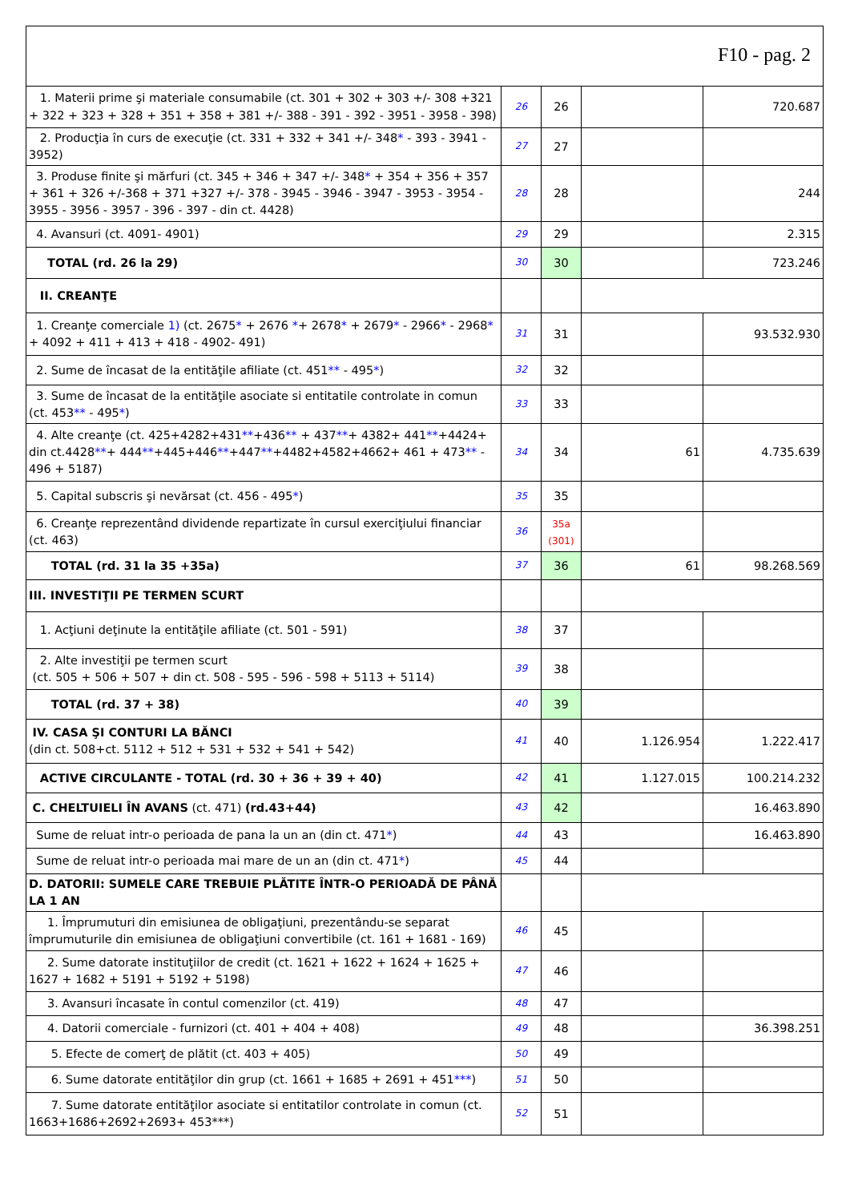F10 - pag. 2
| 1. Materii prime şi materiale consumabile (ct. 301 + 302 + 303 +/- 308 +321 + 322 + 323 + 328 + 351 + 358 + 381 +/- 388 - 391 - 392 - 3951 - 3958 - 398) | 26 | 26 | | 720.687 |
| 2. Producţia în curs de execuţie (ct. 331 + 332 + 341 +/- 348 * - 393 - 3941 - 3952) | 27 | 27 | | |
| 3. Produse finite şi mărfuri (ct. 345 + 346 + 347 +/- 348 * + 354 + 356 + 357 + 361 + 326 +/-368 + 371 +327 +/- 378 - 3945 - 3946 - 3947 - 3953 - 3954 - 3955 - 3956 - 3957 - 396 - 397 - din ct. 4428) | 28 | 28 | | 244 |
| 4. Avansuri (ct. 4091- 4901) | 29 | 29 | | 2.315 |
| TOTAL (rd. 26 la 29) | 30 | 30 | | 723.246 |
| II. CREANŢE | | | | |
| 1. Creanţe comerciale 1) (ct. 2675 * + 2676 * + 2678 * + 2679 * - 2966 * - 2968 * + 4092 + 411 + 413 + 418 - 4902- 491) | 31 | 31 | | 93.532.930 |
| 2. Sume de încasat de la entităţile afiliate (ct. 451 ** - 495 * ) | 32 | 32 | | |
| 3. Sume de încasat de la entităţile asociate si entitatile controlate in comun (ct. 453 ** - 495 * ) | 33 | 33 | | |
| 4. Alte creanţe (ct. 425+4282+431 ** +436 ** + 437 ** + 4382+ 441 ** +4424+ din ct.4428 ** + 444 ** +445+446 ** +447 ** +4482+4582+4662+ 461 + 473 ** - 496 + 5187) | 34 | 34 | 61 | 4.735.639 |
| 5. Capital subscris şi nevărsat (ct. 456 - 495 * ) | 35 | 35 | | |
| 6. Creanţe reprezentând dividende repartizate în cursul exerciţiului financiar (ct. 463) | 36 | 35a (301) | | |
| TOTAL (rd. 31 la 35 +35a) | 37 | 36 | 61 | 98.268.569 |
| III. INVESTIŢII PE TERMEN SCURT | | | | |
| 1. Acţiuni deţinute la entităţile afiliate (ct. 501 - 591) | 38 | 37 | | |
| 2. Alte investiţii pe termen scurt (ct. 505 + 506 + 507 + din ct. 508 - 595 - 596 - 598 + 5113 + 5114) | 39 | 38 | | |
| TOTAL (rd. 37 + 38) | 40 | 39 | | |
| IV. CASA ŞI CONTURI LA BĂNCI (din ct. 508+ct. 5112 + 512 + 531 + 532 + 541 + 542) | 41 | 40 | 1.126.954 | 1.222.417 |
| ACTIVE CIRCULANTE - TOTAL (rd. 30 + 36 + 39 + 40) | 42 | 41 | 1.127.015 | 100.214.232 |
| C. CHELTUIELI ÎN AVANS (ct. 471) (rd.43+44) | 43 | 42 | | 16.463.890 |
| Sume de reluat intr-o perioada de pana la un an (din ct. 471 * ) | 44 | 43 | | 16.463.890 |
| Sume de reluat intr-o perioada mai mare de un an (din ct. 471 * ) | 45 | 44 | | |
| D. DATORII: SUMELE CARE TREBUIE PLĂTITE ÎNTR-O PERIOADĂ DE PÂNĂ LA 1 AN | | | | |
| 1. Împrumuturi din emisiunea de obligaţiuni, prezentându-se separat împrumuturile din emisiunea de obligaţiuni convertibile (ct. 161 + 1681 - 169) | 46 | 45 | | |
| 2. Sume datorate instituţiilor de credit (ct. 1621 + 1622 + 1624 + 1625 + 1627 + 1682 + 5191 + 5192 + 5198) | 47 | 46 | | |
| 3. Avansuri încasate în contul comenzilor (ct. 419) | 48 | 47 | | |
| 4. Datorii comerciale - furnizori (ct. 401 + 404 + 408) | 49 | 48 | | 36.398.251 |
| 5. Efecte de comerţ de plătit (ct. 403 + 405) | 50 | 49 | | |
| 6. Sume datorate entităţilor din grup (ct. 1661 + 1685 + 2691 + 451 *** ) | 51 | 50 | | |
| 7. Sume datorate entităţilor asociate si entitatilor controlate in comun (ct. 1663+1686+2692+2693+ 453***) | 52 | 51 | | |